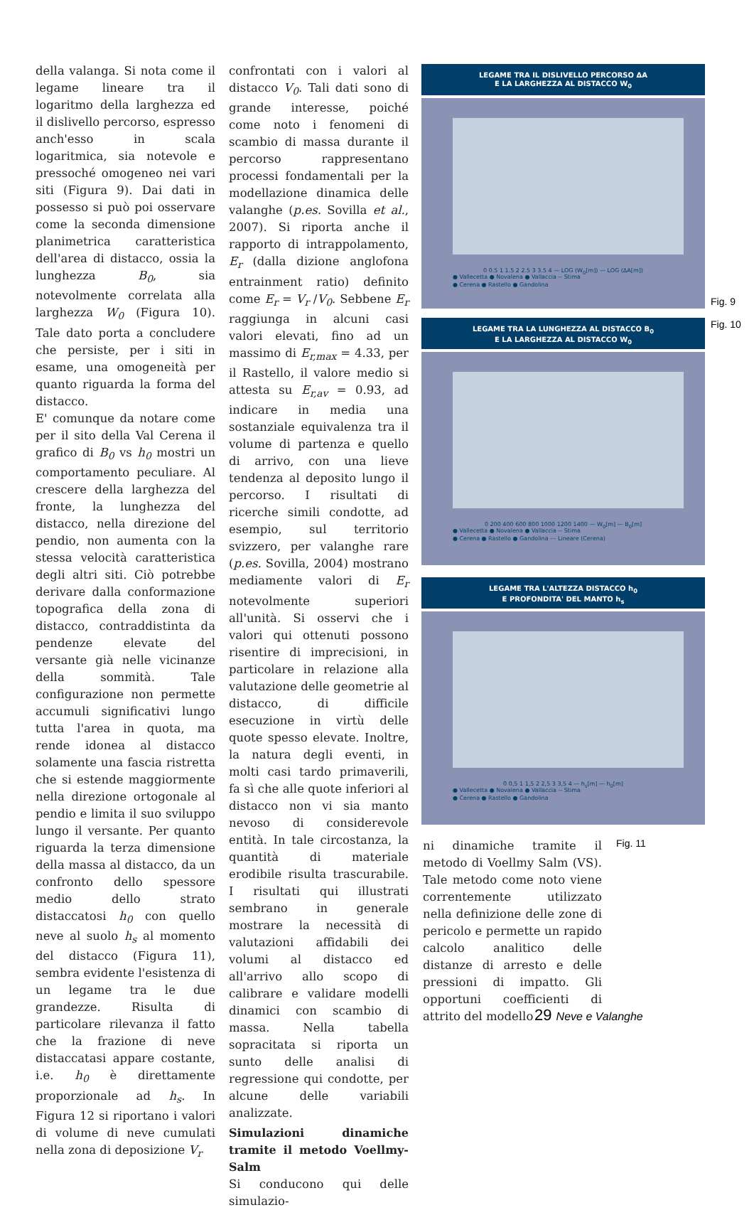della valanga. Si nota come il legame lineare tra il logaritmo della larghezza ed il dislivello percorso, espresso anch'esso in scala logaritmica, sia notevole e pressoché omogeneo nei vari siti (Figura 9). Dai dati in possesso si può poi osservare come la seconda dimensione planimetrica caratteristica dell'area di distacco, ossia la lunghezza B<sub>0</sub>, sia notevolmente correlata alla larghezza W<sub>0</sub> (Figura 10). Tale dato porta a concludere che persiste, per i siti in esame, una omogeneità per quanto riguarda la forma del distacco.
E' comunque da notare come per il sito della Val Cerena il grafico di B<sub>0</sub> vs h<sub>0</sub> mostri un comportamento peculiare. Al crescere della larghezza del fronte, la lunghezza del distacco, nella direzione del pendio, non aumenta con la stessa velocità caratteristica degli altri siti. Ciò potrebbe derivare dalla conformazione topografica della zona di distacco, contraddistinta da pendenze elevate del versante già nelle vicinanze della sommità. Tale configurazione non permette accumuli significativi lungo tutta l'area in quota, ma rende idonea al distacco solamente una fascia ristretta che si estende maggiormente nella direzione ortogonale al pendio e limita il suo sviluppo lungo il versante. Per quanto riguarda la terza dimensione della massa al distacco, da un confronto dello spessore medio dello strato distaccatosi h<sub>0</sub> con quello neve al suolo h<sub>s</sub> al momento del distacco (Figura 11), sembra evidente l'esistenza di un legame tra le due grandezze. Risulta di particolare rilevanza il fatto che la frazione di neve distaccatasi appare costante, i.e. h<sub>0</sub> è direttamente proporzionale ad h<sub>s</sub>. In Figura 12 si riportano i valori di volume di neve cumulati nella zona di deposizione V<sub>r</sub>
confrontati con i valori al distacco V<sub>0</sub>. Tali dati sono di grande interesse, poiché come noto i fenomeni di scambio di massa durante il percorso rappresentano processi fondamentali per la modellazione dinamica delle valanghe (p.es. Sovilla et al., 2007). Si riporta anche il rapporto di intrappolamento, E<sub>r</sub> (dalla dizione anglofona entrainment ratio) definito come E<sub>r</sub> = V<sub>r</sub> /V<sub>0</sub>. Sebbene E<sub>r</sub> raggiunga in alcuni casi valori elevati, fino ad un massimo di E<sub>r,max</sub> = 4.33, per il Rastello, il valore medio si attesta su E<sub>r,av</sub> = 0.93, ad indicare in media una sostanziale equivalenza tra il volume di partenza e quello di arrivo, con una lieve tendenza al deposito lungo il percorso. I risultati di ricerche simili condotte, ad esempio, sul territorio svizzero, per valanghe rare (p.es. Sovilla, 2004) mostrano mediamente valori di E<sub>r</sub> notevolmente superiori all'unità. Si osservi che i valori qui ottenuti possono risentire di imprecisioni, in particolare in relazione alla valutazione delle geometrie al distacco, di difficile esecuzione in virtù delle quote spesso elevate. Inoltre, la natura degli eventi, in molti casi tardo primaverili, fa sì che alle quote inferiori al distacco non vi sia manto nevoso di considerevole entità. In tale circostanza, la quantità di materiale erodibile risulta trascurabile. I risultati qui illustrati sembrano in generale mostrare la necessità di valutazioni affidabili dei volumi al distacco ed all'arrivo allo scopo di calibrare e validare modelli dinamici con scambio di massa. Nella tabella sopracitata si riporta un sunto delle analisi di regressione qui condotte, per alcune delle variabili analizzate.
Simulazioni dinamiche tramite il metodo Voellmy-Salm
Si conducono qui delle simulazio-
LEGAME TRA IL DISLIVELLO PERCORSO ΔA
E LA LARGHEZZA AL DISTACCO W<sub>0</sub>
0 0.5 1 1.5 2 2.5 3 3.5 4 — LOG (W<sub>0</sub>[m]) — LOG (ΔA[m])
● Vallecetta ● Novalena ● Vallaccia -- Stima
● Cerena ● Rastello ● Gandolina
Fig. 9
Fig. 10
LEGAME TRA LA LUNGHEZZA AL DISTACCO B<sub>0</sub>
E LA LARGHEZZA AL DISTACCO W<sub>0</sub>
0 200 400 600 800 1000 1200 1400 — W<sub>0</sub>[m] — B<sub>0</sub>[m]
● Vallecetta ● Novalena ● Vallaccia -- Stima
● Cerena ● Rastello ● Gandolina -·- Lineare (Cerena)
LEGAME TRA L'ALTEZZA DISTACCO h<sub>0</sub>
E PROFONDITA' DEL MANTO h<sub>s</sub>
0 0,5 1 1,5 2 2,5 3 3,5 4 — h<sub>s</sub>[m] — h<sub>0</sub>[m]
● Vallecetta ● Novalena ● Vallaccia -- Stima
● Cerena ● Rastello ● Gandolina
ni dinamiche tramite il metodo di Voellmy Salm (VS). Tale metodo come noto viene correntemente utilizzato nella definizione delle zone di pericolo e permette un rapido calcolo analitico delle distanze di arresto e delle pressioni di impatto. Gli opportuni coefficienti di attrito del modello
Fig. 11
29 Neve e Valanghe